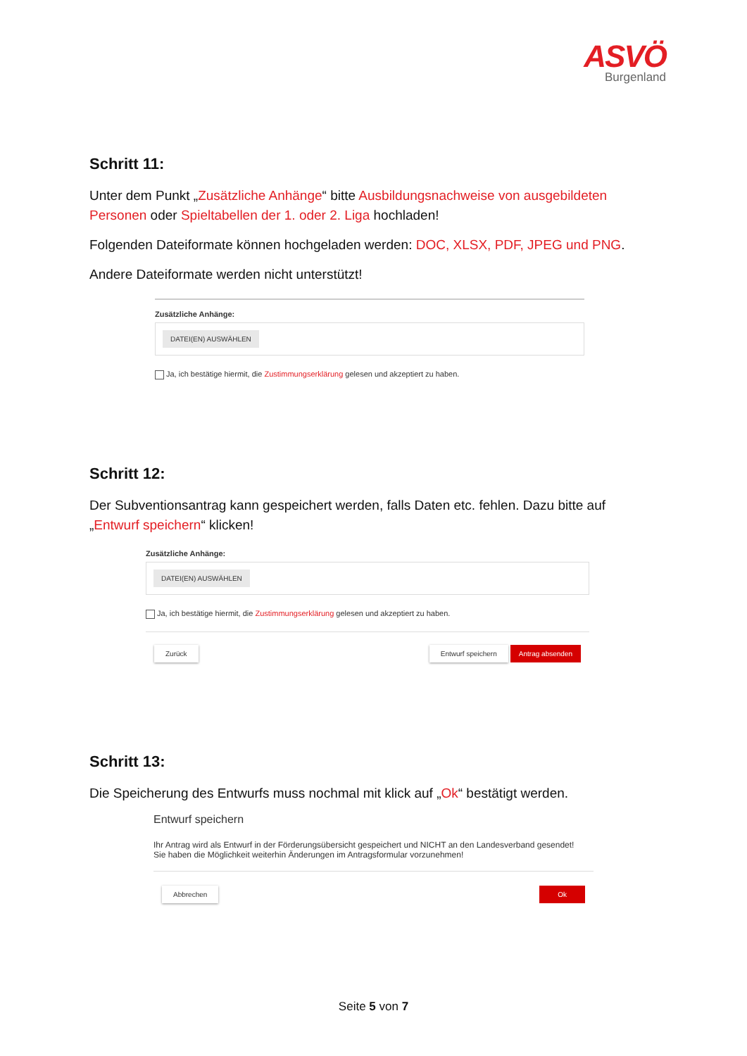ASVÖ
Burgenland
Schritt 11:
Unter dem Punkt „Zusätzliche Anhänge“ bitte Ausbildungsnachweise von ausgebildeten Personen oder Spieltabellen der 1. oder 2. Liga hochladen!
Folgenden Dateiformate können hochgeladen werden: DOC, XLSX, PDF, JPEG und PNG.
Andere Dateiformate werden nicht unterstützt!
Zusätzliche Anhänge:
DATEI(EN) AUSWÄHLEN
Ja, ich bestätige hiermit, die Zustimmungserklärung gelesen und akzeptiert zu haben.
Schritt 12:
Der Subventionsantrag kann gespeichert werden, falls Daten etc. fehlen. Dazu bitte auf „Entwurf speichern“ klicken!
Zusätzliche Anhänge:
DATEI(EN) AUSWÄHLEN
Ja, ich bestätige hiermit, die Zustimmungserklärung gelesen und akzeptiert zu haben.
Zurück Entwurf speichern Antrag absenden
Schritt 13:
Die Speicherung des Entwurfs muss nochmal mit klick auf „Ok“ bestätigt werden.
Entwurf speichern
Ihr Antrag wird als Entwurf in der Förderungsübersicht gespeichert und NICHT an den Landesverband gesendet!
Sie haben die Möglichkeit weiterhin Änderungen im Antragsformular vorzunehmen!
Abbrechen Ok
Seite 5 von 7